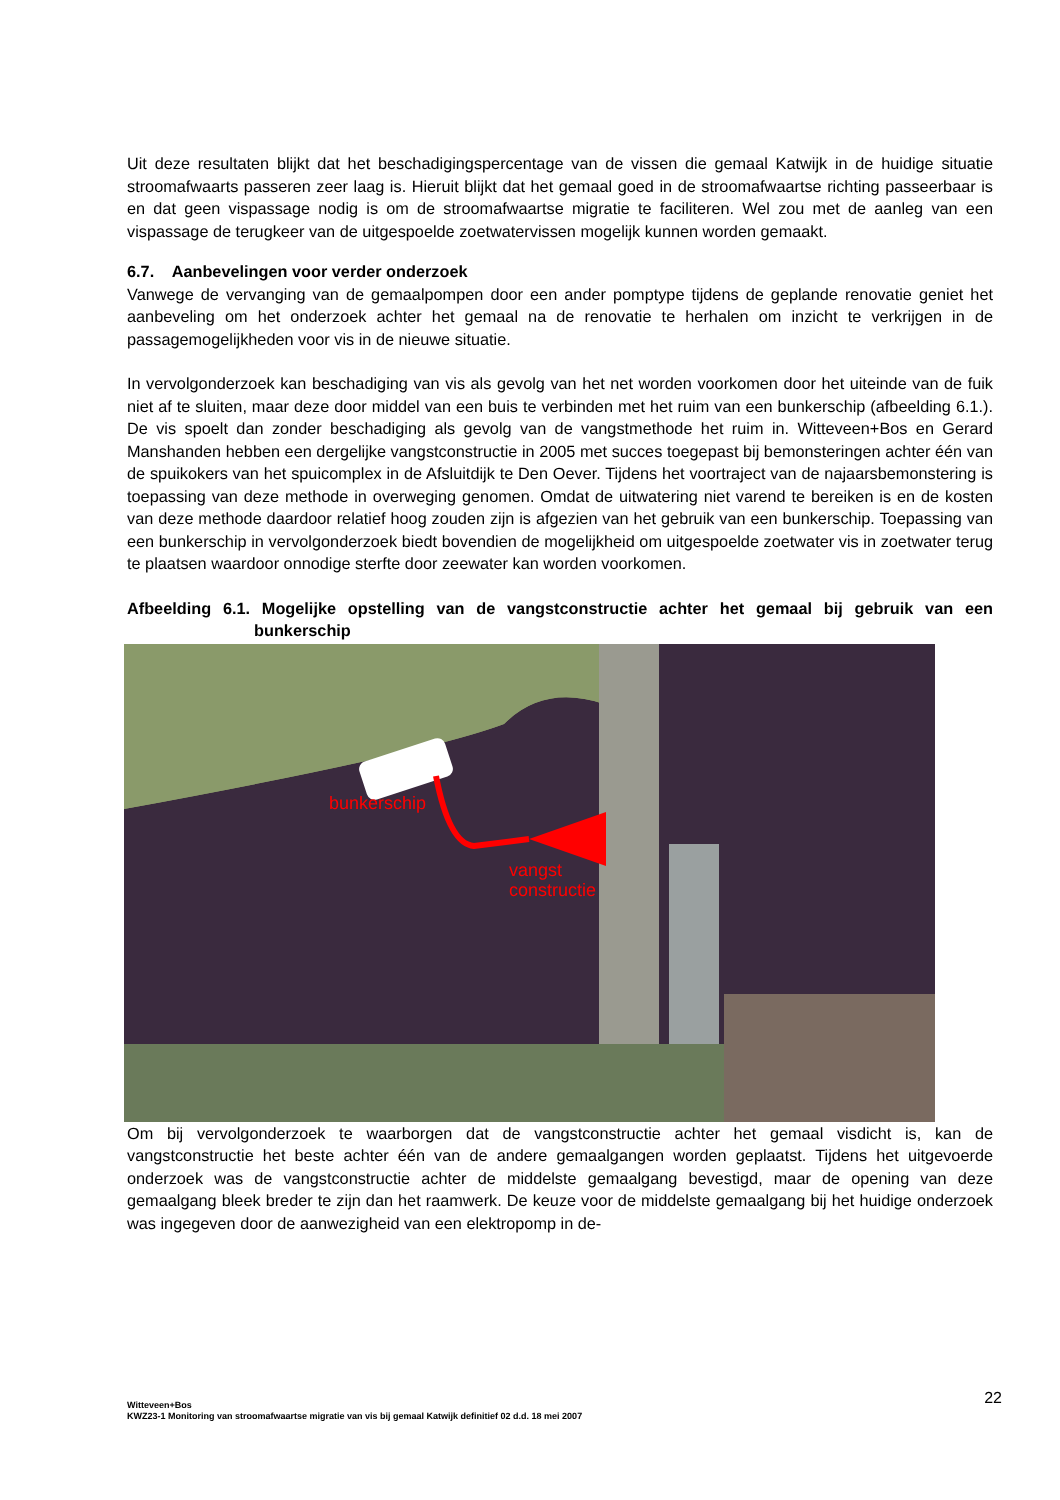Uit deze resultaten blijkt dat het beschadigingspercentage van de vissen die gemaal Katwijk in de huidige situatie stroomafwaarts passeren zeer laag is. Hieruit blijkt dat het gemaal goed in de stroomafwaartse richting passeerbaar is en dat geen vispassage nodig is om de stroomafwaartse migratie te faciliteren. Wel zou met de aanleg van een vispassage de terugkeer van de uitgespoelde zoetwatervissen mogelijk kunnen worden gemaakt.
6.7. Aanbevelingen voor verder onderzoek
Vanwege de vervanging van de gemaalpompen door een ander pomptype tijdens de geplande renovatie geniet het aanbeveling om het onderzoek achter het gemaal na de renovatie te herhalen om inzicht te verkrijgen in de passagemogelijkheden voor vis in de nieuwe situatie.
In vervolgonderzoek kan beschadiging van vis als gevolg van het net worden voorkomen door het uiteinde van de fuik niet af te sluiten, maar deze door middel van een buis te verbinden met het ruim van een bunkerschip (afbeelding 6.1.). De vis spoelt dan zonder beschadiging als gevolg van de vangstmethode het ruim in. Witteveen+Bos en Gerard Manshanden hebben een dergelijke vangstconstructie in 2005 met succes toegepast bij bemonsteringen achter één van de spuikokers van het spuicomplex in de Afsluitdijk te Den Oever. Tijdens het voortraject van de najaarsbemonstering is toepassing van deze methode in overweging genomen. Omdat de uitwatering niet varend te bereiken is en de kosten van deze methode daardoor relatief hoog zouden zijn is afgezien van het gebruik van een bunkerschip. Toepassing van een bunkerschip in vervolgonderzoek biedt bovendien de mogelijkheid om uitgespoelde zoetwater vis in zoetwater terug te plaatsen waardoor onnodige sterfte door zeewater kan worden voorkomen.
Afbeelding 6.1. Mogelijke opstelling van de vangstconstructie achter het gemaal bij gebruik van een bunkerschip
bunkerschip
vangst
constructie
Om bij vervolgonderzoek te waarborgen dat de vangstconstructie achter het gemaal visdicht is, kan de vangstconstructie het beste achter één van de andere gemaalgangen worden geplaatst. Tijdens het uitgevoerde onderzoek was de vangstconstructie achter de middelste gemaalgang bevestigd, maar de opening van deze gemaalgang bleek breder te zijn dan het raamwerk. De keuze voor de middelste gemaalgang bij het huidige onderzoek was ingegeven door de aanwezigheid van een elektropomp in de-
22 Witteveen+Bos
KWZ23-1 Monitoring van stroomafwaartse migratie van vis bij gemaal Katwijk definitief 02 d.d. 18 mei 2007